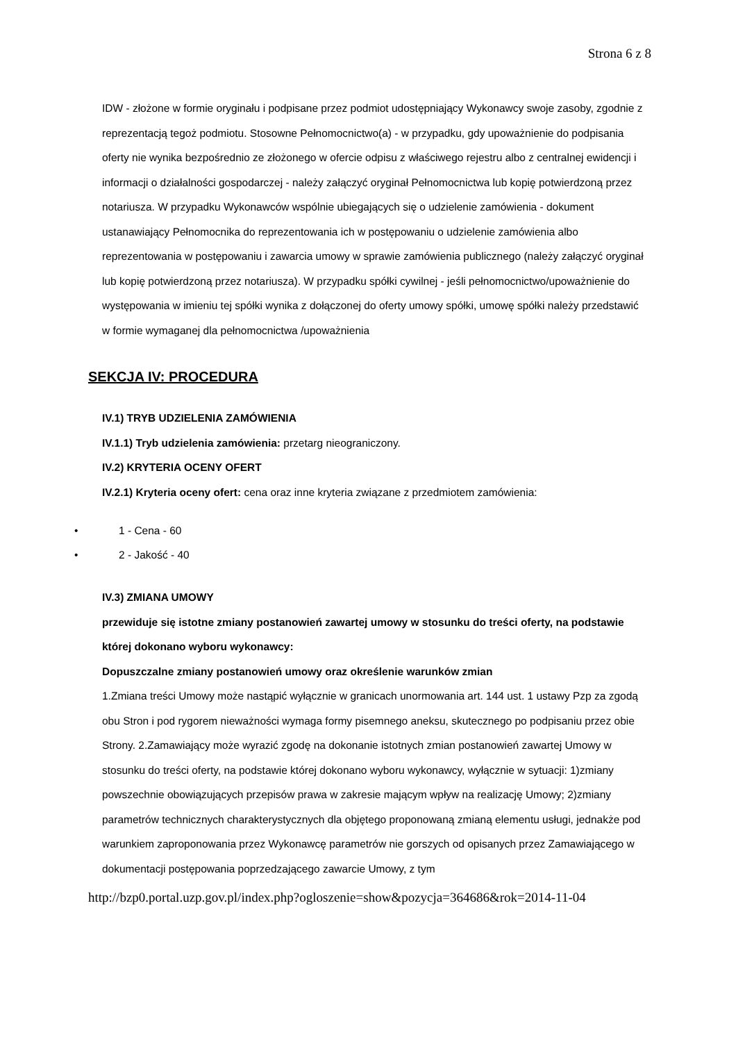Strona 6 z 8
IDW - złożone w formie oryginału i podpisane przez podmiot udostępniający Wykonawcy swoje zasoby, zgodnie z reprezentacją tegoż podmiotu. Stosowne Pełnomocnictwo(a) - w przypadku, gdy upoważnienie do podpisania oferty nie wynika bezpośrednio ze złożonego w ofercie odpisu z właściwego rejestru albo z centralnej ewidencji i informacji o działalności gospodarczej - należy załączyć oryginał Pełnomocnictwa lub kopię potwierdzoną przez notariusza. W przypadku Wykonawców wspólnie ubiegających się o udzielenie zamówienia - dokument ustanawiający Pełnomocnika do reprezentowania ich w postępowaniu o udzielenie zamówienia albo reprezentowania w postępowaniu i zawarcia umowy w sprawie zamówienia publicznego (należy załączyć oryginał lub kopię potwierdzoną przez notariusza). W przypadku spółki cywilnej - jeśli pełnomocnictwo/upoważnienie do występowania w imieniu tej spółki wynika z dołączonej do oferty umowy spółki, umowę spółki należy przedstawić w formie wymaganej dla pełnomocnictwa /upoważnienia
SEKCJA IV: PROCEDURA
IV.1) TRYB UDZIELENIA ZAMÓWIENIA
IV.1.1) Tryb udzielenia zamówienia: przetarg nieograniczony.
IV.2) KRYTERIA OCENY OFERT
IV.2.1) Kryteria oceny ofert: cena oraz inne kryteria związane z przedmiotem zamówienia:
• 1 - Cena - 60
• 2 - Jakość - 40
IV.3) ZMIANA UMOWY
przewiduje się istotne zmiany postanowień zawartej umowy w stosunku do treści oferty, na podstawie której dokonano wyboru wykonawcy:
Dopuszczalne zmiany postanowień umowy oraz określenie warunków zmian
1.Zmiana treści Umowy może nastąpić wyłącznie w granicach unormowania art. 144 ust. 1 ustawy Pzp za zgodą obu Stron i pod rygorem nieważności wymaga formy pisemnego aneksu, skutecznego po podpisaniu przez obie Strony. 2.Zamawiający może wyrazić zgodę na dokonanie istotnych zmian postanowień zawartej Umowy w stosunku do treści oferty, na podstawie której dokonano wyboru wykonawcy, wyłącznie w sytuacji: 1)zmiany powszechnie obowiązujących przepisów prawa w zakresie mającym wpływ na realizację Umowy; 2)zmiany parametrów technicznych charakterystycznych dla objętego proponowaną zmianą elementu usługi, jednakże pod warunkiem zaproponowania przez Wykonawcę parametrów nie gorszych od opisanych przez Zamawiającego w dokumentacji postępowania poprzedzającego zawarcie Umowy, z tym
http://bzp0.portal.uzp.gov.pl/index.php?ogloszenie=show&pozycja=364686&rok=2014-11-04